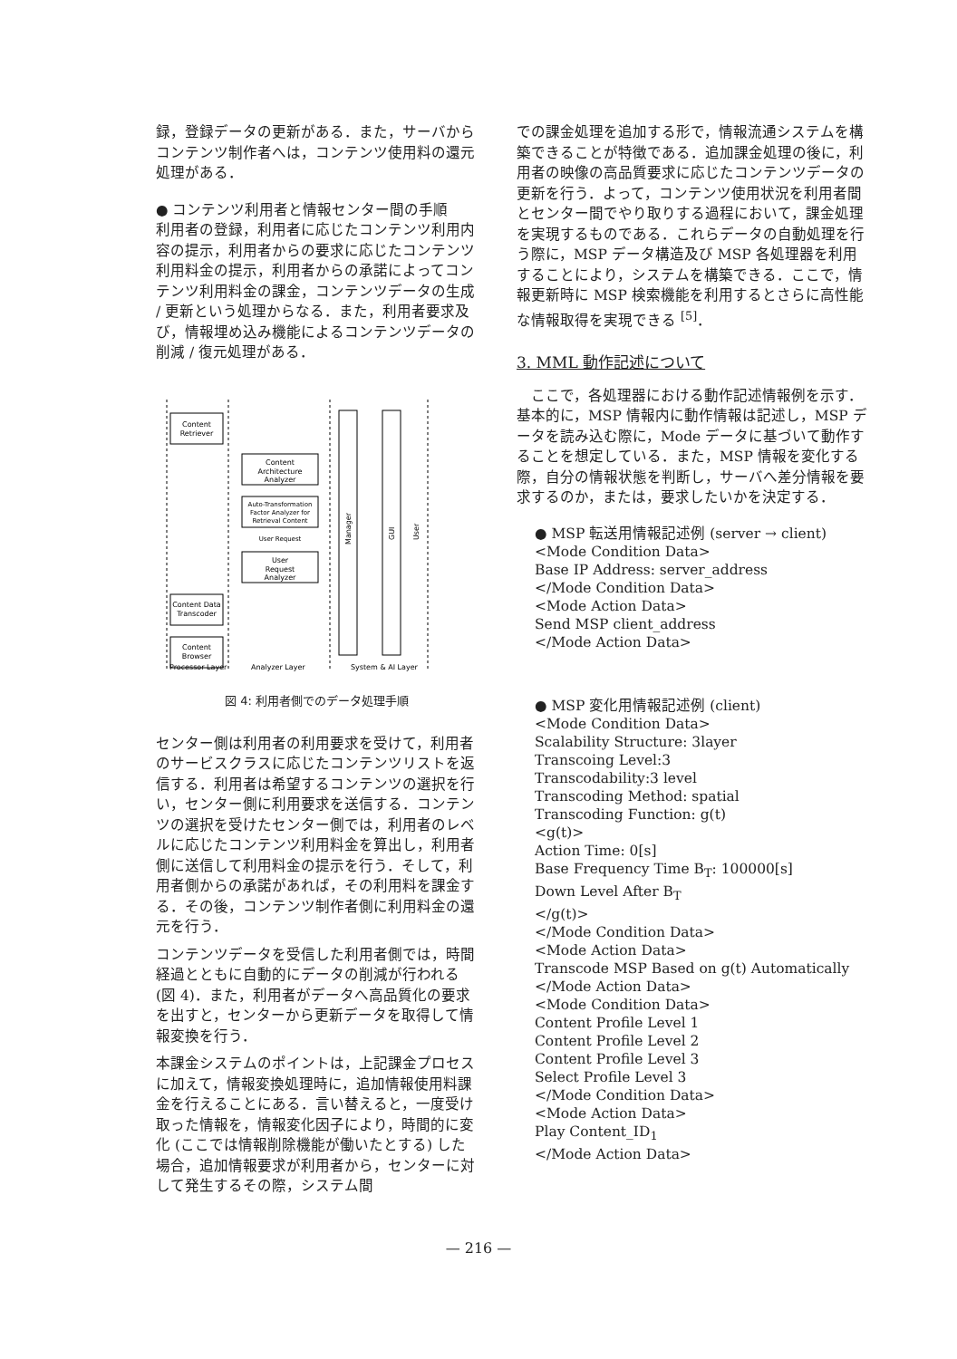録，登録データの更新がある．また，サーバからコンテンツ制作者へは，コンテンツ使用料の還元処理がある．
● コンテンツ利用者と情報センター間の手順
利用者の登録，利用者に応じたコンテンツ利用内容の提示，利用者からの要求に応じたコンテンツ利用料金の提示，利用者からの承諾によってコンテンツ利用料金の課金，コンテンツデータの生成 / 更新という処理からなる．また，利用者要求及び，情報埋め込み機能によるコンテンツデータの削減 / 復元処理がある．
Content
Retriever
Content
Architecture
Analyzer
Auto-Transformation
Factor Analyzer for
Retrieval Content
User Request
User
Request
Analyzer
Content Data
Transcoder
Content
Browser
Manager
GUI
User
Processor Layer
Analyzer Layer
System & AI Layer
図 4: 利用者側でのデータ処理手順
センター側は利用者の利用要求を受けて，利用者のサービスクラスに応じたコンテンツリストを返信する．利用者は希望するコンテンツの選択を行い，センター側に利用要求を送信する．コンテンツの選択を受けたセンター側では，利用者のレベルに応じたコンテンツ利用料金を算出し，利用者側に送信して利用料金の提示を行う．そして，利用者側からの承諾があれば，その利用料を課金する．その後，コンテンツ制作者側に利用料金の還元を行う．
コンテンツデータを受信した利用者側では，時間経過とともに自動的にデータの削減が行われる (図 4)．また，利用者がデータへ高品質化の要求を出すと，センターから更新データを取得して情報変換を行う．
本課金システムのポイントは，上記課金プロセスに加えて，情報変換処理時に，追加情報使用料課金を行えることにある．言い替えると，一度受け取った情報を，情報変化因子により，時間的に変化 (ここでは情報削除機能が働いたとする) した場合，追加情報要求が利用者から，センターに対して発生するその際，システム間
での課金処理を追加する形で，情報流通システムを構築できることが特徴である．追加課金処理の後に，利用者の映像の高品質要求に応じたコンテンツデータの更新を行う．よって，コンテンツ使用状況を利用者間とセンター間でやり取りする過程において，課金処理を実現するものである．これらデータの自動処理を行う際に，MSP データ構造及び MSP 各処理器を利用することにより，システムを構築できる．ここで，情報更新時に MSP 検索機能を利用するとさらに高性能な情報取得を実現できる <sup>[5]</sup>．
3. MML 動作記述について
　ここで，各処理器における動作記述情報例を示す．基本的に，MSP 情報内に動作情報は記述し，MSP データを読み込む際に，Mode データに基づいて動作することを想定している．また，MSP 情報を変化する際，自分の情報状態を判断し，サーバへ差分情報を要求するのか，または，要求したいかを決定する．
● MSP 転送用情報記述例 (server → client)
<Mode Condition Data>
Base IP Address: server_address
</Mode Condition Data>
<Mode Action Data>
Send MSP client_address
</Mode Action Data>
● MSP 変化用情報記述例 (client)
<Mode Condition Data>
Scalability Structure: 3layer
Transcoing Level:3
Transcodability:3 level
Transcoding Method: spatial
Transcoding Function: g(t)
<g(t)>
Action Time: 0[s]
Base Frequency Time B<sub>T</sub>: 100000[s]
Down Level After B<sub>T</sub>
</g(t)>
</Mode Condition Data>
<Mode Action Data>
Transcode MSP Based on g(t) Automatically
</Mode Action Data>
<Mode Condition Data>
Content Profile Level 1
Content Profile Level 2
Content Profile Level 3
Select Profile Level 3
</Mode Condition Data>
<Mode Action Data>
Play Content_ID<sub>1</sub>
</Mode Action Data>
— 216 —